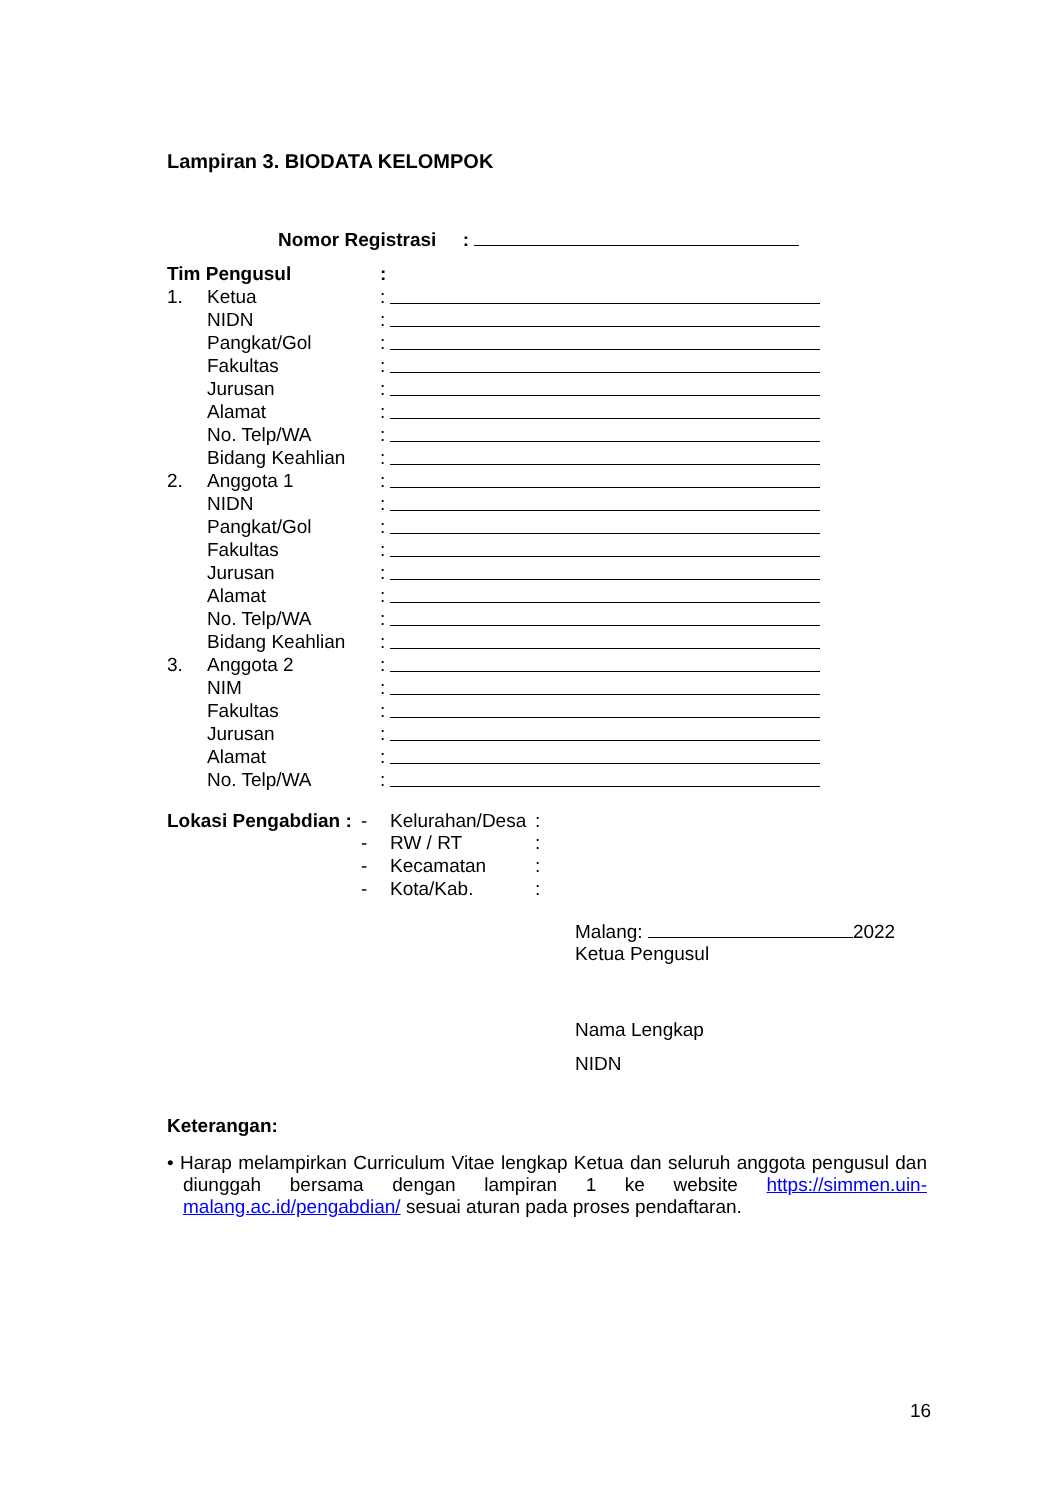Lampiran 3. BIODATA KELOMPOK
Nomor Registrasi :
| Tim Pengusul | | : | |
| 1. | Ketua | : | |
| | NIDN | : | |
| | Pangkat/Gol | : | |
| | Fakultas | : | |
| | Jurusan | : | |
| | Alamat | : | |
| | No. Telp/WA | : | |
| | Bidang Keahlian | : | |
| 2. | Anggota 1 | : | |
| | NIDN | : | |
| | Pangkat/Gol | : | |
| | Fakultas | : | |
| | Jurusan | : | |
| | Alamat | : | |
| | No. Telp/WA | : | |
| | Bidang Keahlian | : | |
| 3. | Anggota 2 | : | |
| | NIM | : | |
| | Fakultas | : | |
| | Jurusan | : | |
| | Alamat | : | |
| | No. Telp/WA | : | |
| Lokasi Pengabdian : | - | Kelurahan/Desa | : |
| | - | RW / RT | : |
| | - | Kecamatan | : |
| | - | Kota/Kab. | : |
Malang: 2022
Ketua Pengusul
Nama Lengkap
NIDN
Keterangan:
• Harap melampirkan Curriculum Vitae lengkap Ketua dan seluruh anggota pengusul dan diunggah bersama dengan lampiran 1 ke website https://simmen.uin-malang.ac.id/pengabdian/ sesuai aturan pada proses pendaftaran.
16